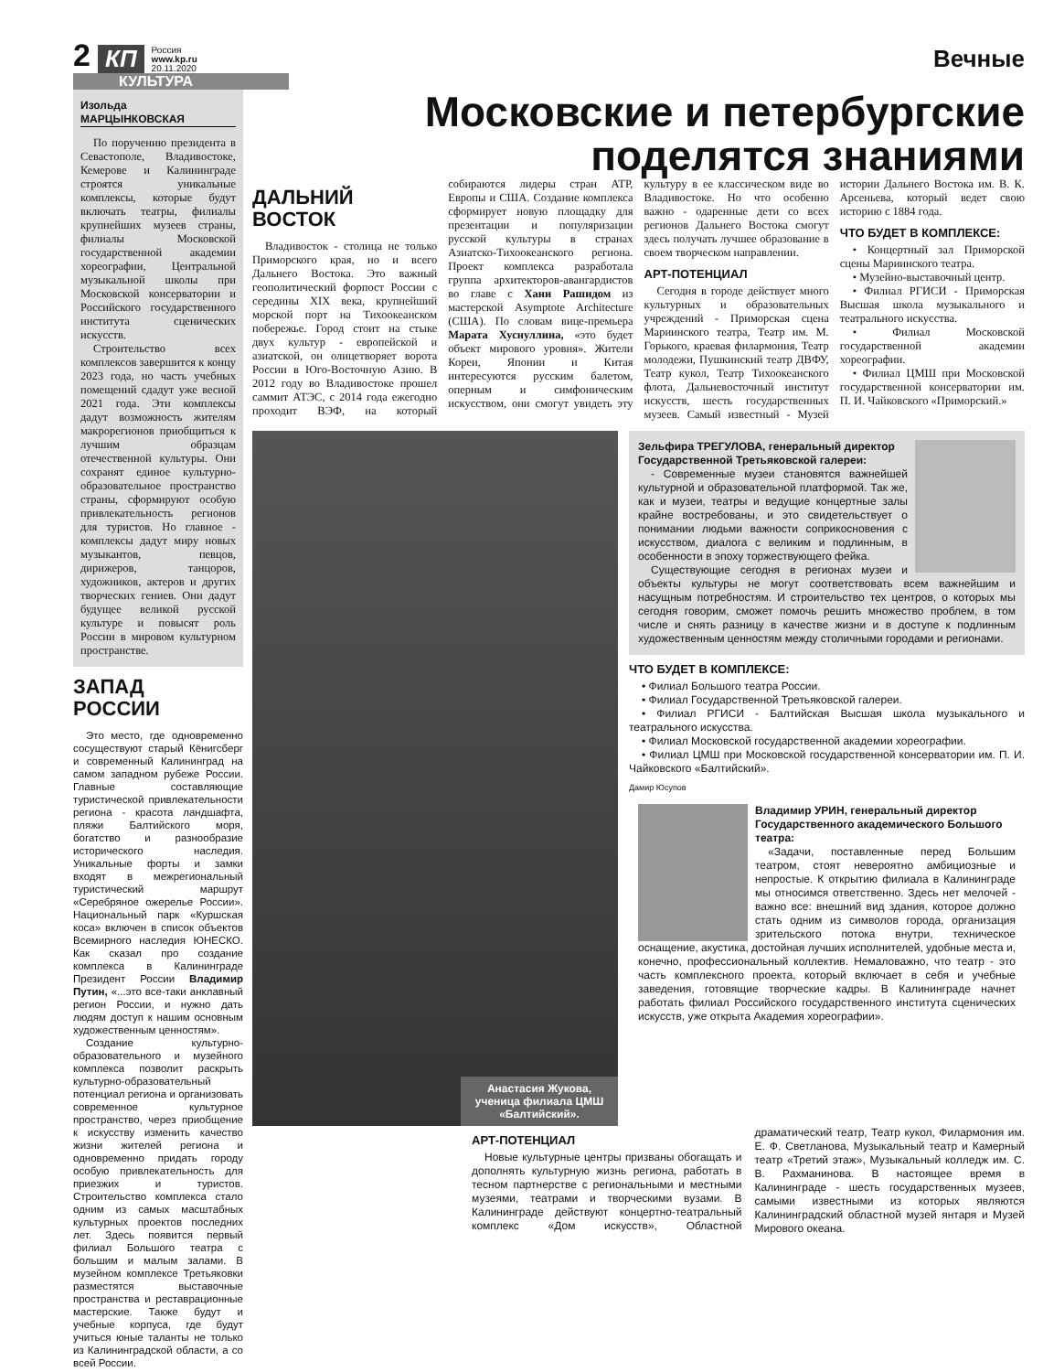2 КП Россия
www.kp.ru
20.11.2020 Вечные
КУЛЬТУРА
Изольда
МАРЦЫНКОВСКАЯ
По поручению президента в Севастополе, Владивостоке, Кемерове и Калининграде строятся уникальные комплексы, которые будут включать театры, филиалы крупнейших музеев страны, филиалы Московской государственной академии хореографии, Центральной музыкальной школы при Московской консерватории и Российского государственного института сценических искусств.
Строительство всех комплексов завершится к концу 2023 года, но часть учебных помещений сдадут уже весной 2021 года. Эти комплексы дадут возможность жителям макрорегионов приобщиться к лучшим образцам отечественной культуры. Они сохранят единое культурно-образовательное пространство страны, сформируют особую привлекательность регионов для туристов. Но главное - комплексы дадут миру новых музыкантов, певцов, дирижеров, танцоров, художников, актеров и других творческих гениев. Они дадут будущее великой русской культуре и повысят роль России в мировом культурном пространстве.
ЗАПАД
РОССИИ
Это место, где одновременно сосуществуют старый Кёнигсберг и современный Калининград на самом западном рубеже России. Главные составляющие туристической привлекательности региона - красота ландшафта, пляжи Балтийского моря, богатство и разнообразие исторического наследия. Уникальные форты и замки входят в межрегиональный туристический маршрут «Серебряное ожерелье России». Национальный парк «Куршская коса» включен в список объектов Всемирного наследия ЮНЕСКО. Как сказал про создание комплекса в Калининграде Президент России Владимир Путин, «...это все-таки анклавный регион России, и нужно дать людям доступ к нашим основным художественным ценностям».
Создание культурно-образовательного и музейного комплекса позволит раскрыть культурно-образовательный потенциал региона и организовать современное культурное пространство, через приобщение к искусству изменить качество жизни жителей региона и одновременно придать городу особую привлекательность для приезжих и туристов. Строительство комплекса стало одним из самых масштабных культурных проектов последних лет. Здесь появится первый филиал Большого театра с большим и малым залами. В музейном комплексе Третьяковки разместятся выставочные пространства и реставрационные мастерские. Также будут и учебные корпуса, где будут учиться юные таланты не только из Калининградской области, а со всей России.
Московские и петербургские
поделятся знаниями
ДАЛЬНИЙ
ВОСТОК
Владивосток - столица не только Приморского края, но и всего Дальнего Востока. Это важный геополитический форпост России с середины XIX века, крупнейший морской порт на Тихоокеанском побережье. Город стоит на стыке двух культур - европейской и азиатской, он олицетворяет ворота России в Юго-Восточную Азию. В 2012 году во Владивостоке прошел саммит АТЭС, с 2014 года ежегодно проходит ВЭФ, на который собираются лидеры стран АТР, Европы и США. Создание комплекса сформирует новую площадку для презентации и популяризации русской культуры в странах Азиатско-Тихоокеанского региона. Проект комплекса разработала группа архитекторов-авангардистов во главе с Хани Рашидом из мастерской Asymptote Architecture (США). По словам вице-премьера Марата Хуснуллина, «это будет объект мирового уровня». Жители Кореи, Японии и Китая интересуются русским балетом, оперным и симфоническим искусством, они смогут увидеть эту культуру в ее классическом виде во Владивостоке. Но что особенно важно - одаренные дети со всех регионов Дальнего Востока смогут здесь получать лучшее образование в своем творческом направлении.
АРТ-ПОТЕНЦИАЛ
Сегодня в городе действует много культурных и образовательных учреждений - Приморская сцена Мариинского театра, Театр им. М. Горького, краевая филармония, Театр молодежи, Пушкинский театр ДВФУ, Театр кукол, Театр Тихоокеанского флота, Дальневосточный институт искусств, шесть государственных музеев. Самый известный - Музей истории Дальнего Востока им. В. К. Арсеньева, который ведет свою историю с 1884 года.
ЧТО БУДЕТ В КОМПЛЕКСЕ:
• Концертный зал Приморской сцены Мариинского театра.
• Музейно-выставочный центр.
• Филиал РГИСИ - Приморская Высшая школа музыкального и театрального искусства.
• Филиал Московской государственной академии хореографии.
• Филиал ЦМШ при Московской государственной консерватории им. П. И. Чайковского «Приморский.»
Анастасия Жукова, ученица филиала ЦМШ «Балтийский».
Зельфира ТРЕГУЛОВА, генеральный директор Государственной Третьяковской галереи:
- Современные музеи становятся важнейшей культурной и образовательной платформой. Так же, как и музеи, театры и ведущие концертные залы крайне востребованы, и это свидетельствует о понимании людьми важности соприкосновения с искусством, диалога с великим и подлинным, в особенности в эпоху торжествующего фейка.
Существующие сегодня в регионах музеи и объекты культуры не могут соответствовать всем важнейшим и насущным потребностям. И строительство тех центров, о которых мы сегодня говорим, сможет помочь решить множество проблем, в том числе и снять разницу в качестве жизни и в доступе к подлинным художественным ценностям между столичными городами и регионами.
ЧТО БУДЕТ В КОМПЛЕКСЕ:
• Филиал Большого театра России.
• Филиал Государственной Третьяковской галереи.
• Филиал РГИСИ - Балтийская Высшая школа музыкального и театрального искусства.
• Филиал Московской государственной академии хореографии.
• Филиал ЦМШ при Московской государственной консерватории им. П. И. Чайковского «Балтийский».
Дамир Юсупов
Владимир УРИН, генеральный директор Государственного академического Большого театра:
«Задачи, поставленные перед Большим театром, стоят невероятно амбициозные и непростые. К открытию филиала в Калининграде мы относимся ответственно. Здесь нет мелочей - важно все: внешний вид здания, которое должно стать одним из символов города, организация зрительского потока внутри, техническое оснащение, акустика, достойная лучших исполнителей, удобные места и, конечно, профессиональный коллектив. Немаловажно, что театр - это часть комплексного проекта, который включает в себя и учебные заведения, готовящие творческие кадры. В Калининграде начнет работать филиал Российского государственного института сценических искусств, уже открыта Академия хореографии».
АРТ-ПОТЕНЦИАЛ
Новые культурные центры призваны обогащать и дополнять культурную жизнь региона, работать в тесном партнерстве с региональными и местными музеями, театрами и творческими вузами. В Калининграде действуют концертно-театральный комплекс «Дом искусств», Областной драматический театр, Театр кукол, Филармония им. Е. Ф. Светланова, Музыкальный театр и Камерный театр «Третий этаж», Музыкальный колледж им. С. В. Рахманинова. В настоящее время в Калининграде - шесть государственных музеев, самыми известными из которых являются Калининградский областной музей янтаря и Музей Мирового океана.